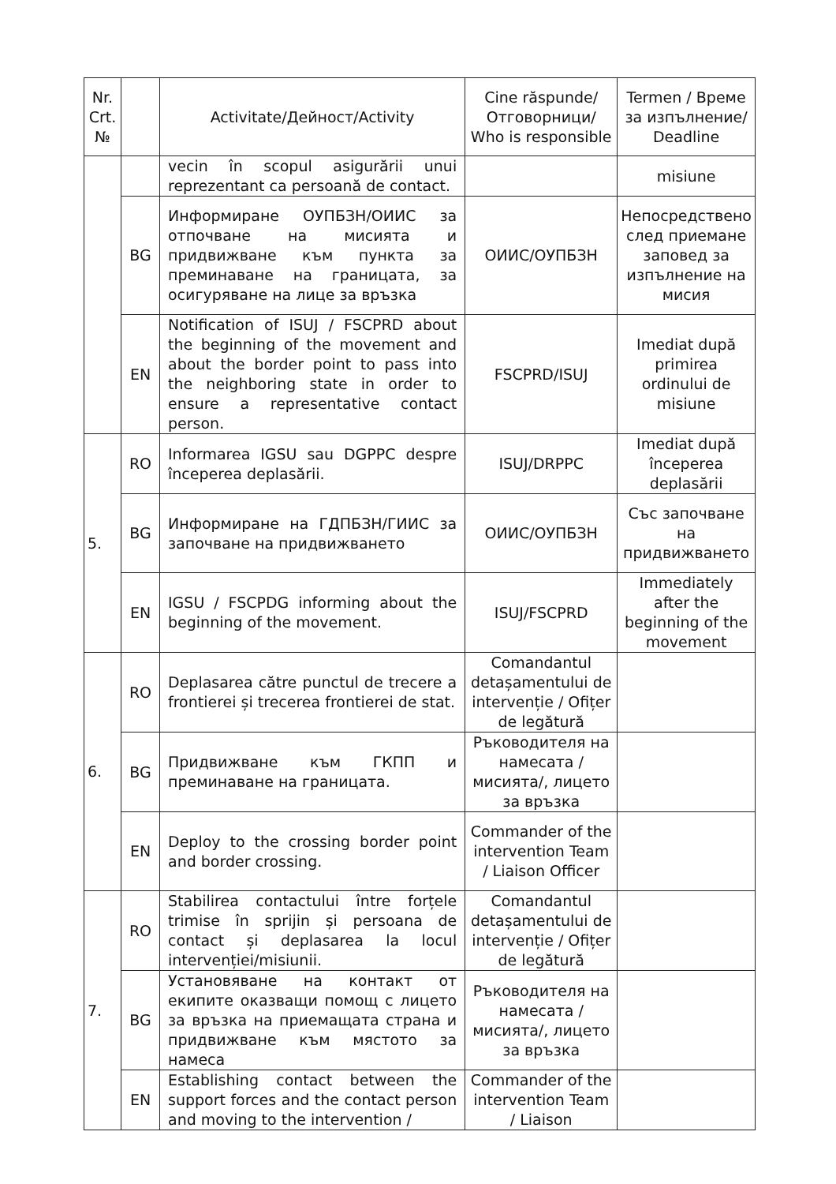| Nr. Crt. № | | Activitate/Дейност/Activity | Cine răspunde/ Отговорници/ Who is responsible | Termen / Време за изпълнение/ Deadline |
| --- | --- | --- | --- | --- |
| | | vecin în scopul asigurării unui reprezentant ca persoană de contact. | | misiune |
| | BG | Информиране ОУПБЗН/ОИИС за отпочване на мисията и придвижване към пункта за преминаване на границата, за осигуряване на лице за връзка | ОИИС/ОУПБЗН | Непосредствено след приемане заповед за изпълнение на мисия |
| | EN | Notification of ISUJ / FSCPRD about the beginning of the movement and about the border point to pass into the neighboring state in order to ensure a representative contact person. | FSCPRD/ISUJ | Imediat după primirea ordinului de misiune |
| 5. | RO | Informarea IGSU sau DGPPC despre începerea deplasării. | ISUJ/DRPPC | Imediat după începerea deplasării |
| | BG | Информиране на ГДПБЗН/ГИИС за започване на придвижването | ОИИС/ОУПБЗН | Със започване на придвижването |
| | EN | IGSU / FSCPDG informing about the beginning of the movement. | ISUJ/FSCPRD | Immediately after the beginning of the movement |
| 6. | RO | Deplasarea către punctul de trecere a frontierei și trecerea frontierei de stat. | Comandantul detașamentului de intervenție / Ofițer de legătură | |
| | BG | Придвижване към ГКПП и преминаване на границата. | Ръководителя на намесата /мисията/, лицето за връзка | |
| | EN | Deploy to the crossing border point and border crossing. | Commander of the intervention Team / Liaison Officer | |
| 7. | RO | Stabilirea contactului între forțele trimise în sprijin și persoana de contact și deplasarea la locul intervenției/misiunii. | Comandantul detașamentului de intervenție / Ofițer de legătură | |
| | BG | Установяване на контакт от екипите оказващи помощ с лицето за връзка на приемащата страна и придвижване към мястото за намеса | Ръководителя на намесата /мисията/, лицето за връзка | |
| | EN | Establishing contact between the support forces and the contact person and moving to the intervention / | Commander of the intervention Team / Liaison | |